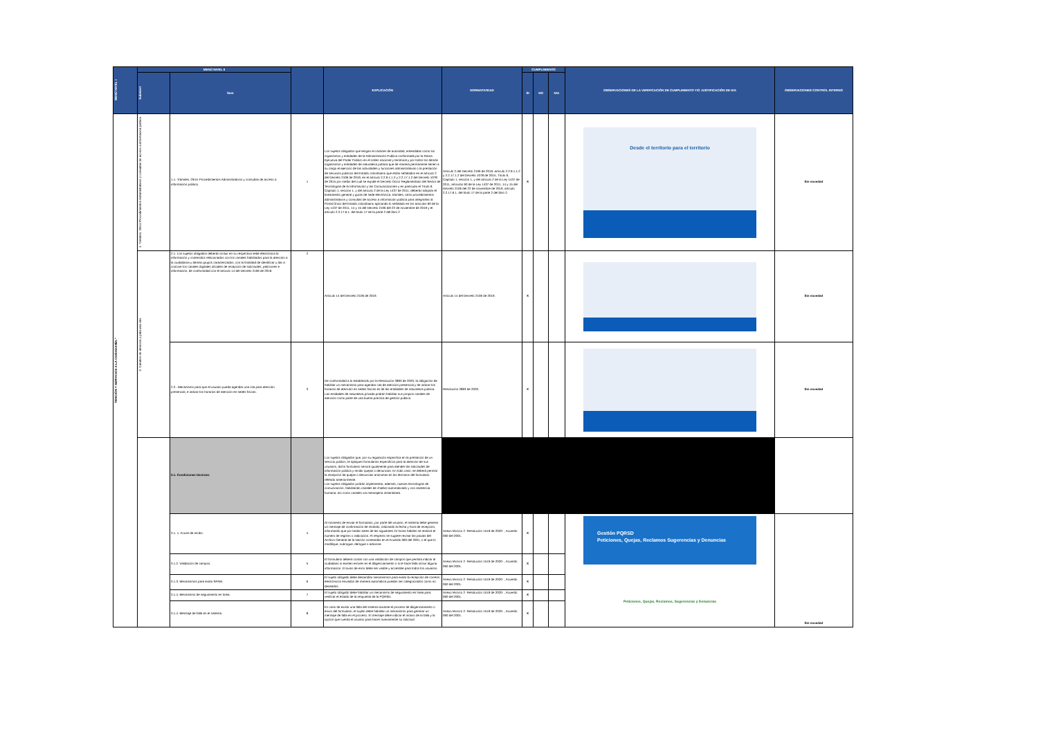| MENÚ NIVEL I | MENÚ NIVEL II | | | EXPLICACIÓN | NORMATIVIDAD | CUMPLIMIENTO | | | OBSERVACIONES DE LA VERIFICACIÓN DE CUMPLIMIENTO Y/O JUSTIFICACIÓN DE N/A | OBSERVACIONES CONTROL INTERNO |
| --- | --- | --- | --- | --- | --- | --- | --- | --- | --- | --- |
| | Subnivel | Ítem | | | | SI | NO | N/A | | |
| TENCIÓN Y SERVICIOS A LA CIUDADANÍA." | 1. Trámites, Otros Procedimientos Administrativos y consultas de acceso a información pública. | 1.1. Trámites, Otros Procedimientos Administrativos y consultas de acceso a información pública. | 1 | Los sujetos obligados que tengan el carácter de autoridad, entendidas como los organismos y entidades de la Administración Pública conformada por la Rama Ejecutiva del Poder Público en el orden nacional y territorial y por todos los demás organismos y entidades de naturaleza pública que de manera permanente tienen a su cargo el ejercicio de las actividades y funciones administrativas o la prestación de servicios públicos del Estado colombiano que están señalados en el artículo 2 del Decreto 2106 de 2019, en el artículo 2.2.9.1.1.2 y 2.2.17.1.2 del Decreto 1078 de 2015 por medio del cual se expide el Decreto Único Reglamentario del Sector de Tecnologías de la Información y las Comunicaciones y en particular el Título 9, Capítulo 1, sección 1, y del artículo 2 de la Ley 1437 de 2011; deberán adoptar el lineamiento general y guías de sede electrónica, trámites, otros procedimientos administrativos y consultas de acceso a información pública para integrarlas al Portal Único del Estado colombiano aplicando lo señalado en los artículos 60 de la Ley 1437 de 2011, 14 y 15 del Decreto 2106 del 22 de noviembre de 2019 y el artículo 2.2.17.6.1. del título 17 de la parte 2 del libro 2 | Artículo 2 del Decreto 2106 de 2019, artículo 2.2.9.1.1.2 y 2.2.17.1.2 del Decreto 1078 de 2015, Título 9, Capítulo 1, sección 1, y del artículo 2 de la Ley 1437 de 2011, artículos 60 de la Ley 1437 de 2011, 14 y 15 del Decreto 2106 del 22 de noviembre de 2019, artículo 2.2.17.6.1. del título 17 de la parte 2 del libro 2. | X | | | Desde el territorio para el territorio | Sin novedad |
| | 2. Canales de atención y pida una cita. | 2.1. Los sujetos obligados deberán incluir en su respectiva sede electrónica la información y contenidos relacionados con los canales habilitados para la atención a la ciudadanía y demás grupos caracterizados, con la finalidad de identificar y dar a conocer los canales digitales oficiales de recepción de solicitudes, peticiones e información, de conformidad con el artículo 14 del Decreto 2106 de 2019. | 2 | Artículo 14 del Decreto 2106 de 2019. | Artículo 14 del Decreto 2106 de 2019. | X | | | | Sin novedad |
| | | 2.2.. Mecanismo para que el usuario pueda agendar una cita para atención presencial, e indicar los horarios de atención en sedes físicas. | 3 | De conformidad a lo establecido por la Resolución 2893 de 2020, la obligación de habilitar un mecanismo para agendar cita de atención presencial y de indicar los horarios de atención en sedes físicas es de las entidades de naturaleza pública. Las entidades de naturaleza privada podrán habilitar sus propios canales de atención como parte de una buena práctica de gestión pública. | Resolución 2893 de 2020. | X | | | | Sin novedad |
| | | 3.1. Condiciones técnicas: | | Los sujetos obligados que, por su regulación específica en la prestación de un servicio público, le apliquen formularios específicos para la atención de sus usuarios, dicho formulario servirá igualmente para atender las solicitudes de información pública y recibir quejas o denuncias. En todo caso, se deberá permitir la recepción de quejas o denuncias anónimas en los términos del formulario referido anteriormente. Los sujetos obligados podrán implementar, además, nuevas tecnologías de comunicación, habilitando canales de chatbot automatizado y con asistencia humana, así como canales vía mensajería instantánea. | | | | | | |
| | | 3.1. 1. Acuse de recibo. | 4 | Al momento de enviar el formulario, por parte del usuario, el sistema debe generar un mensaje de confirmación de recibido, indicando la fecha y hora de recepción, informando que por tardar antes de las siguientes 24 horas hábiles se remitirá el número de registro o radicación. Al respecto se sugiere revisar las pautas del Archivo General de la Nación contenidas en el Acuerdo 060 del 2001, o el que lo modifique, subrogue, derogue o adicione. | Anexo técnico 2 -Resolución 1519 de 2020- , Acuerdo 060 del 2001. | X | | | Gestión PQRSD Peticiones, Quejas, Reclamos Sugerencias y Denuncias Peticiones, Quejas, Reclamos, Sugerencias y Denuncias | Sin novedad |
| | | 3.1.2. Validación de campos. | 5 | El formulario deberá contar con una validación de campos que permita indicar al ciudadano si existen errores en el diligenciamiento o si le hace falta incluir alguna información. El aviso de error debe ser visible y accesible para todos los usuarios. | Anexo técnico 2 -Resolución 1519 de 2020- , Acuerdo 060 del 2001. | X | | | | |
| | | 3.1.3. Mecanismos para evitar SPAM. | 6 | El sujeto obligado debe desarrollar mecanismos para evitar la recepción de correos electrónicos enviados de manera automática puedan ser categorizados como no deseados. | Anexo técnico 2 -Resolución 1519 de 2020- , Acuerdo 060 del 2001. | X | | | | |
| | | 3.1.4. Mecanismo de seguimiento en línea. | 7 | El sujeto obligado debe habilitar un mecanismo de seguimiento en línea para verificar el estado de la respuesta de la PQRSD. | Anexo técnico 2 -Resolución 1519 de 2020- , Acuerdo 060 del 2001. | X | | | | |
| | | 3.1.4. Mensaje de falla en el sistema. | 8 | En caso de existir una falla del sistema durante el proceso de diligenciamiento o envío del formulario, el sujeto debe habilitar un mecanismo para generar un mensaje de falla en el proceso. El mensaje debe indicar el motivo de la falla y la opción que cuenta el usuario para hacer nuevamente su solicitud | Anexo técnico 2 -Resolución 1519 de 2020- , Acuerdo 060 del 2001. | X | | | | |